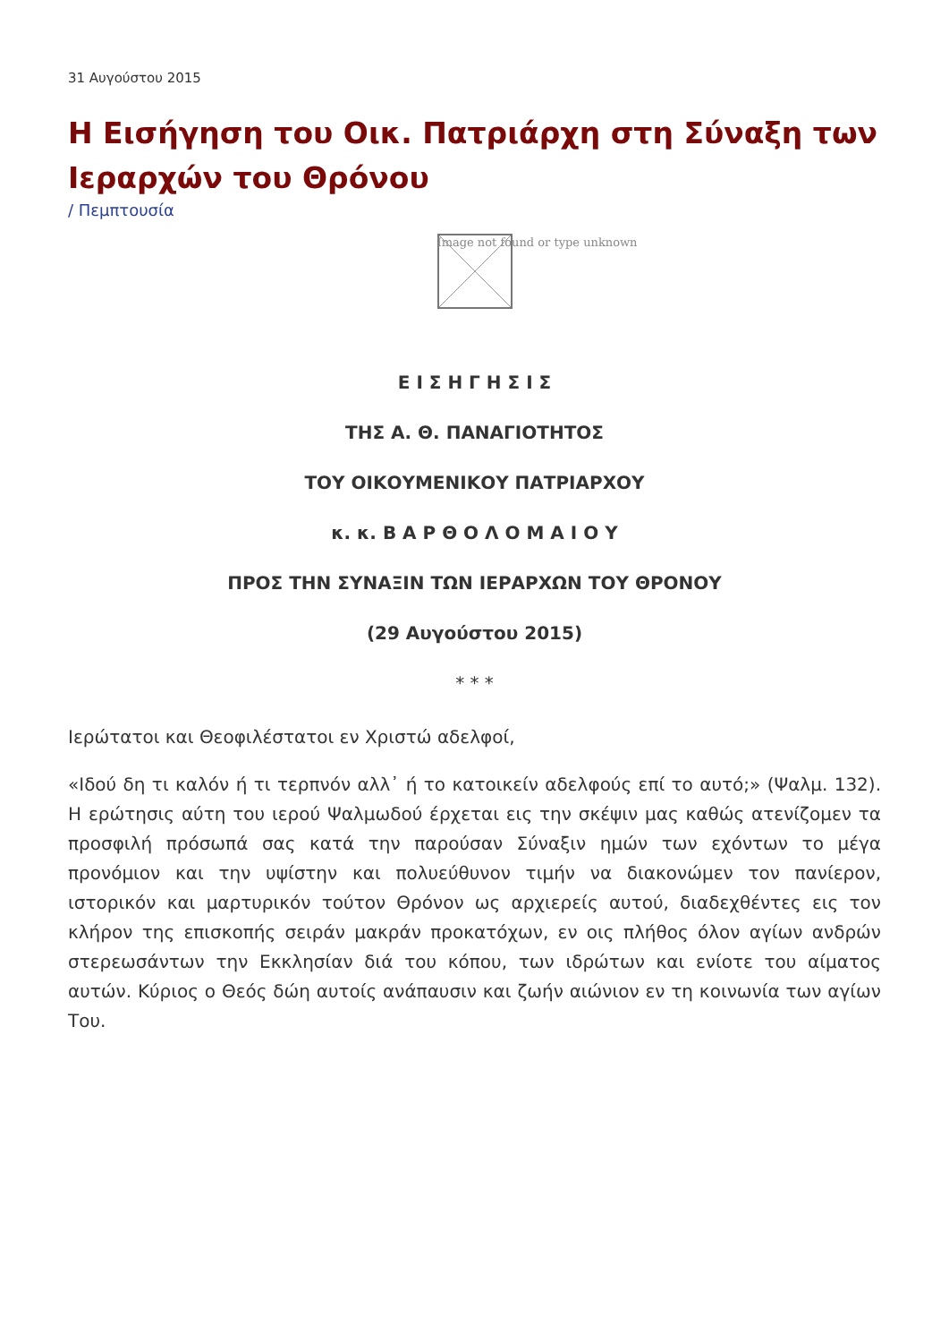31 Αυγούστου 2015
Η Εισήγηση του Οικ. Πατριάρχη στη Σύναξη των Ιεραρχών του Θρόνου
/ Πεμπτουσία
Image not found or type unknown
Ε Ι Σ Η Γ Η Σ Ι Σ
ΤΗΣ Α. Θ. ΠΑΝΑΓΙΟΤΗΤΟΣ
ΤΟΥ ΟΙΚΟΥΜΕΝΙΚΟΥ ΠΑΤΡΙΑΡΧΟΥ
κ. κ. Β Α Ρ Θ Ο Λ Ο Μ Α Ι Ο Υ
ΠΡΟΣ ΤΗΝ ΣΥΝΑΞΙΝ ΤΩΝ ΙΕΡΑΡΧΩΝ ΤΟΥ ΘΡΟΝΟΥ
(29 Αυγούστου 2015)
* * *
Ιερώτατοι και Θεοφιλέστατοι εν Χριστώ αδελφοί,
«Ιδού δη τι καλόν ή τι τερπνόν αλλ᾽ ή το κατοικείν αδελφούς επί το αυτό;» (Ψαλμ. 132). Η ερώτησις αύτη του ιερού Ψαλμωδού έρχεται εις την σκέψιν μας καθώς ατενίζομεν τα προσφιλή πρόσωπά σας κατά την παρούσαν Σύναξιν ημών των εχόντων το μέγα προνόμιον και την υψίστην και πολυεύθυνον τιμήν να διακονώμεν τον πανίερον, ιστορικόν και μαρτυρικόν τούτον Θρόνον ως αρχιερείς αυτού, διαδεχθέντες εις τον κλήρον της επισκοπής σειράν μακράν προκατόχων, εν οις πλήθος όλον αγίων ανδρών στερεωσάντων την Εκκλησίαν διά του κόπου, των ιδρώτων και ενίοτε του αίματος αυτών. Κύριος ο Θεός δώη αυτοίς ανάπαυσιν και ζωήν αιώνιον εν τη κοινωνία των αγίων Του.